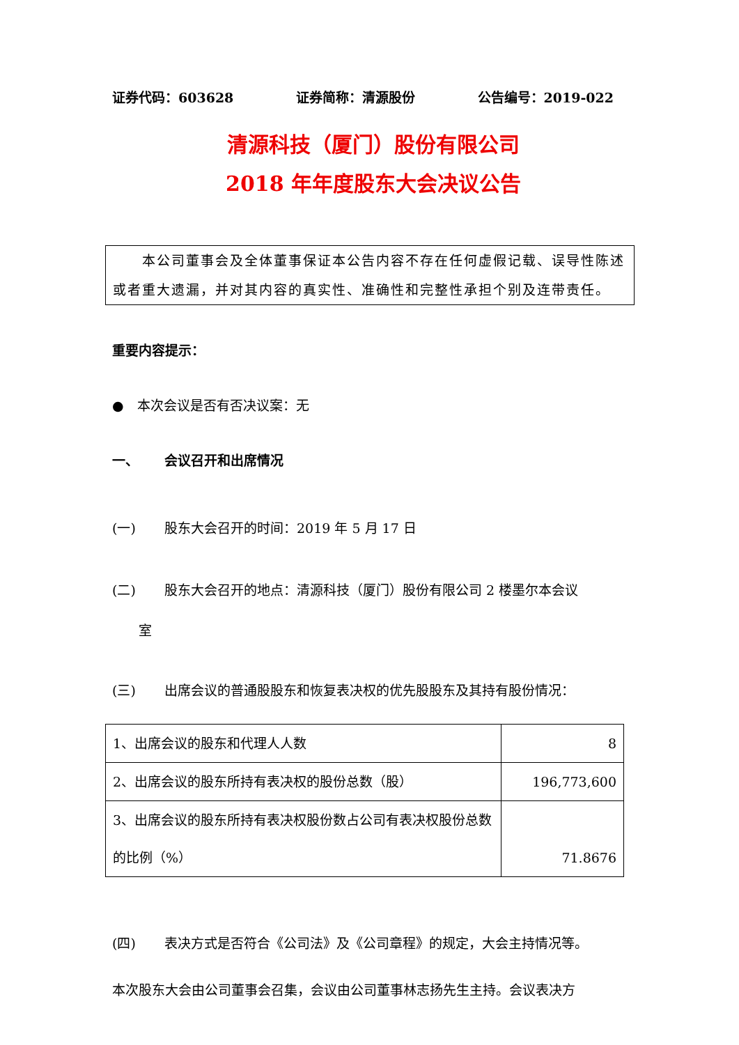证券代码：603628 证券简称：清源股份 公告编号：2019-022
清源科技（厦门）股份有限公司
2018 年年度股东大会决议公告
　　本公司董事会及全体董事保证本公告内容不存在任何虚假记载、误导性陈述或者重大遗漏，并对其内容的真实性、准确性和完整性承担个别及连带责任。
重要内容提示：
●　本次会议是否有否决议案：无
一、 会议召开和出席情况
(一) 股东大会召开的时间：2019 年 5 月 17 日
(二) 股东大会召开的地点：清源科技（厦门）股份有限公司 2 楼墨尔本会议
室
(三) 出席会议的普通股股东和恢复表决权的优先股股东及其持有股份情况：
| 1、出席会议的股东和代理人人数 | 8 |
| 2、出席会议的股东所持有表决权的股份总数（股） | 196,773,600 |
| 3、出席会议的股东所持有表决权股份数占公司有表决权股份总数的比例（%） | 71.8676 |
(四) 表决方式是否符合《公司法》及《公司章程》的规定，大会主持情况等。
本次股东大会由公司董事会召集，会议由公司董事林志扬先生主持。会议表决方